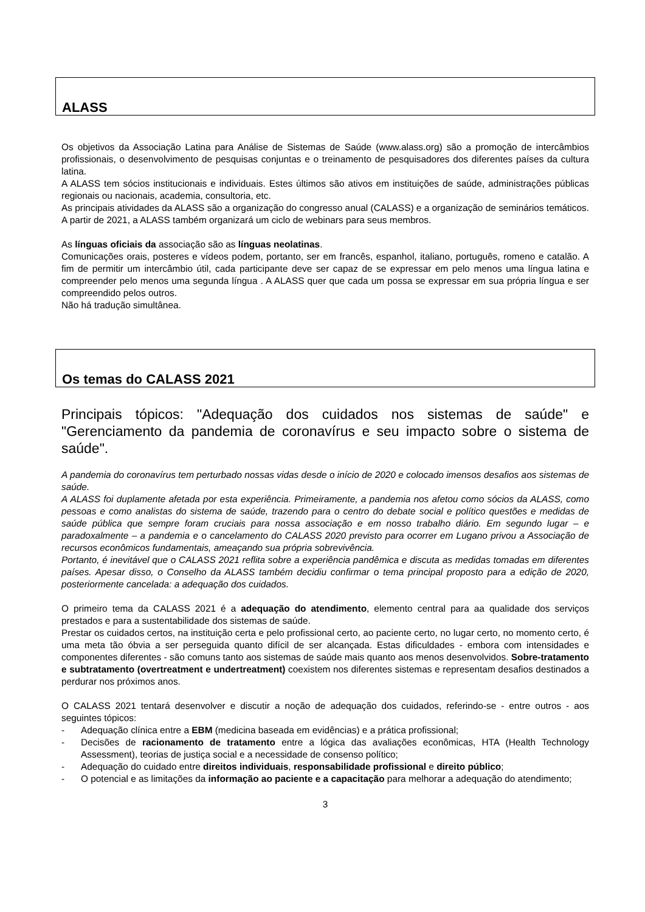ALASS
Os objetivos da Associação Latina para Análise de Sistemas de Saúde (www.alass.org) são a promoção de intercâmbios profissionais, o desenvolvimento de pesquisas conjuntas e o treinamento de pesquisadores dos diferentes países da cultura latina.
A ALASS tem sócios institucionais e individuais. Estes últimos são ativos em instituições de saúde, administrações públicas regionais ou nacionais, academia, consultoria, etc.
As principais atividades da ALASS são a organização do congresso anual (CALASS) e a organização de seminários temáticos. A partir de 2021, a ALASS também organizará um ciclo de webinars para seus membros.
As línguas oficiais da associação são as línguas neolatinas.
Comunicações orais, posteres e vídeos podem, portanto, ser em francês, espanhol, italiano, português, romeno e catalão. A fim de permitir um intercâmbio útil, cada participante deve ser capaz de se expressar em pelo menos uma língua latina e compreender pelo menos uma segunda língua . A ALASS quer que cada um possa se expressar em sua própria língua e ser compreendido pelos outros.
Não há tradução simultânea.
Os temas do CALASS 2021
Principais tópicos: "Adequação dos cuidados nos sistemas de saúde" e "Gerenciamento da pandemia de coronavírus e seu impacto sobre o sistema de saúde".
A pandemia do coronavírus tem perturbado nossas vidas desde o início de 2020 e colocado imensos desafios aos sistemas de saúde.
A ALASS foi duplamente afetada por esta experiência. Primeiramente, a pandemia nos afetou como sócios da ALASS, como pessoas e como analistas do sistema de saúde, trazendo para o centro do debate social e político questões e medidas de saúde pública que sempre foram cruciais para nossa associação e em nosso trabalho diário. Em segundo lugar – e paradoxalmente – a pandemia e o cancelamento do CALASS 2020 previsto para ocorrer em Lugano privou a Associação de recursos econômicos fundamentais, ameaçando sua própria sobrevivência.
Portanto, é inevitável que o CALASS 2021 reflita sobre a experiência pandêmica e discuta as medidas tomadas em diferentes países. Apesar disso, o Conselho da ALASS também decidiu confirmar o tema principal proposto para a edição de 2020, posteriormente cancelada: a adequação dos cuidados.
O primeiro tema da CALASS 2021 é a adequação do atendimento, elemento central para aa qualidade dos serviços prestados e para a sustentabilidade dos sistemas de saúde.
Prestar os cuidados certos, na instituição certa e pelo profissional certo, ao paciente certo, no lugar certo, no momento certo, é uma meta tão óbvia a ser perseguida quanto difícil de ser alcançada. Estas dificuldades - embora com intensidades e componentes diferentes - são comuns tanto aos sistemas de saúde mais quanto aos menos desenvolvidos. Sobre-tratamento e subtratamento (overtreatment e undertreatment) coexistem nos diferentes sistemas e representam desafios destinados a perdurar nos próximos anos.
O CALASS 2021 tentará desenvolver e discutir a noção de adequação dos cuidados, referindo-se - entre outros - aos seguintes tópicos:
- Adequação clínica entre a EBM (medicina baseada em evidências) e a prática profissional;
- Decisões de racionamento de tratamento entre a lógica das avaliações econômicas, HTA (Health Technology Assessment), teorias de justiça social e a necessidade de consenso político;
- Adequação do cuidado entre direitos individuais, responsabilidade profissional e direito público;
- O potencial e as limitações da informação ao paciente e a capacitação para melhorar a adequação do atendimento;
3